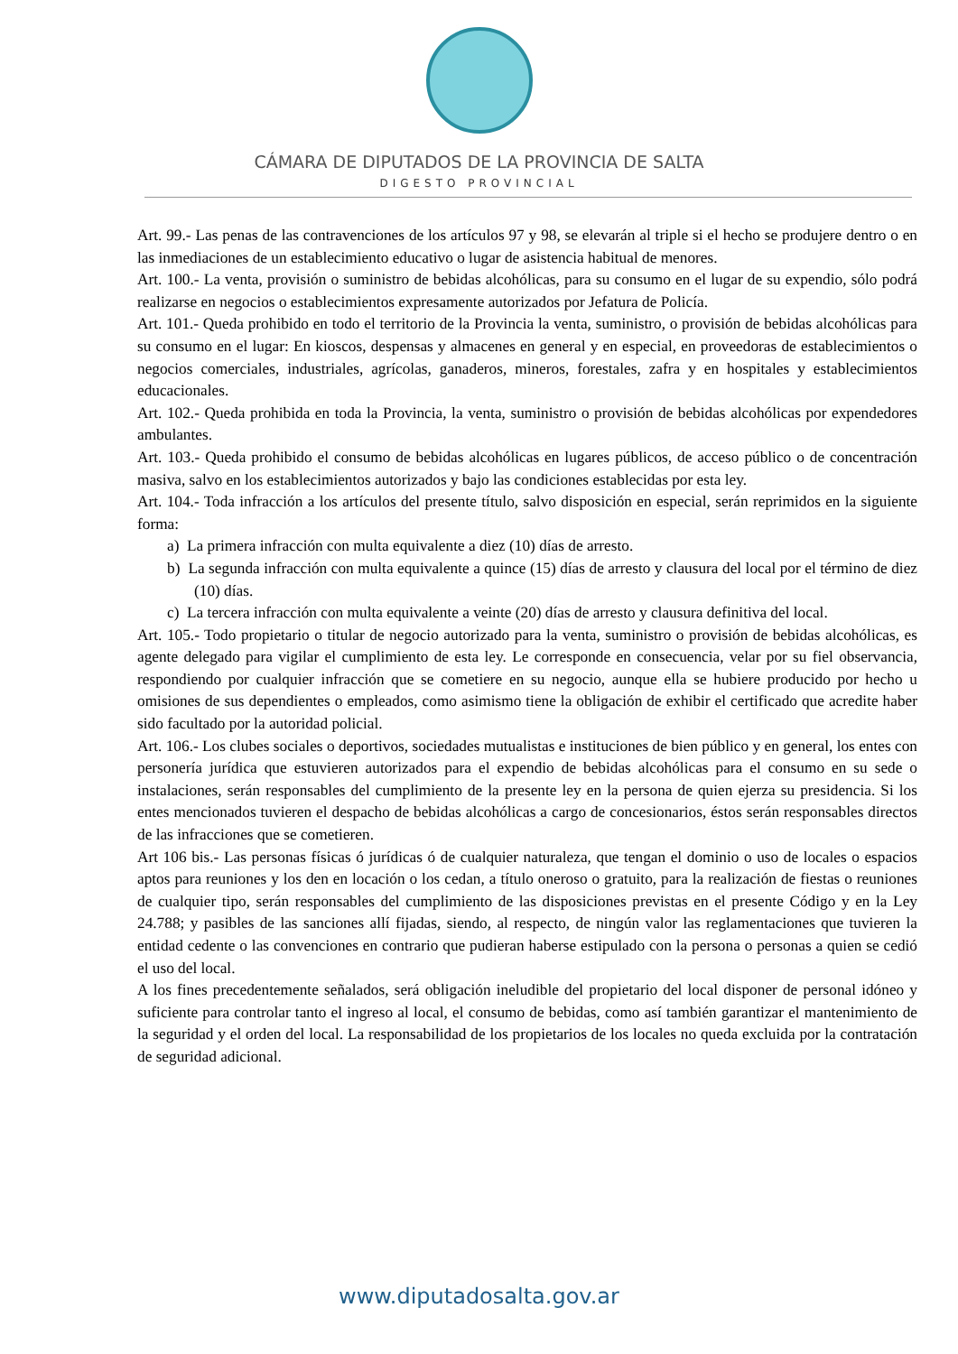CÁMARA DE DIPUTADOS DE LA PROVINCIA DE SALTA
DIGESTO PROVINCIAL
Art. 99.- Las penas de las contravenciones de los artículos 97 y 98, se elevarán al triple si el hecho se produjere dentro o en las inmediaciones de un establecimiento educativo o lugar de asistencia habitual de menores.
Art. 100.- La venta, provisión o suministro de bebidas alcohólicas, para su consumo en el lugar de su expendio, sólo podrá realizarse en negocios o establecimientos expresamente autorizados por Jefatura de Policía.
Art. 101.- Queda prohibido en todo el territorio de la Provincia la venta, suministro, o provisión de bebidas alcohólicas para su consumo en el lugar: En kioscos, despensas y almacenes en general y en especial, en proveedoras de establecimientos o negocios comerciales, industriales, agrícolas, ganaderos, mineros, forestales, zafra y en hospitales y establecimientos educacionales.
Art. 102.- Queda prohibida en toda la Provincia, la venta, suministro o provisión de bebidas alcohólicas por expendedores ambulantes.
Art. 103.- Queda prohibido el consumo de bebidas alcohólicas en lugares públicos, de acceso público o de concentración masiva, salvo en los establecimientos autorizados y bajo las condiciones establecidas por esta ley.
Art. 104.- Toda infracción a los artículos del presente título, salvo disposición en especial, serán reprimidos en la siguiente forma:
a) La primera infracción con multa equivalente a diez (10) días de arresto.
b) La segunda infracción con multa equivalente a quince (15) días de arresto y clausura del local por el término de diez (10) días.
c) La tercera infracción con multa equivalente a veinte (20) días de arresto y clausura definitiva del local.
Art. 105.- Todo propietario o titular de negocio autorizado para la venta, suministro o provisión de bebidas alcohólicas, es agente delegado para vigilar el cumplimiento de esta ley. Le corresponde en consecuencia, velar por su fiel observancia, respondiendo por cualquier infracción que se cometiere en su negocio, aunque ella se hubiere producido por hecho u omisiones de sus dependientes o empleados, como asimismo tiene la obligación de exhibir el certificado que acredite haber sido facultado por la autoridad policial.
Art. 106.- Los clubes sociales o deportivos, sociedades mutualistas e instituciones de bien público y en general, los entes con personería jurídica que estuvieren autorizados para el expendio de bebidas alcohólicas para el consumo en su sede o instalaciones, serán responsables del cumplimiento de la presente ley en la persona de quien ejerza su presidencia. Si los entes mencionados tuvieren el despacho de bebidas alcohólicas a cargo de concesionarios, éstos serán responsables directos de las infracciones que se cometieren.
Art 106 bis.- Las personas físicas ó jurídicas ó de cualquier naturaleza, que tengan el dominio o uso de locales o espacios aptos para reuniones y los den en locación o los cedan, a título oneroso o gratuito, para la realización de fiestas o reuniones de cualquier tipo, serán responsables del cumplimiento de las disposiciones previstas en el presente Código y en la Ley 24.788; y pasibles de las sanciones allí fijadas, siendo, al respecto, de ningún valor las reglamentaciones que tuvieren la entidad cedente o las convenciones en contrario que pudieran haberse estipulado con la persona o personas a quien se cedió el uso del local.
A los fines precedentemente señalados, será obligación ineludible del propietario del local disponer de personal idóneo y suficiente para controlar tanto el ingreso al local, el consumo de bebidas, como así también garantizar el mantenimiento de la seguridad y el orden del local. La responsabilidad de los propietarios de los locales no queda excluida por la contratación de seguridad adicional.
www.diputadosalta.gov.ar